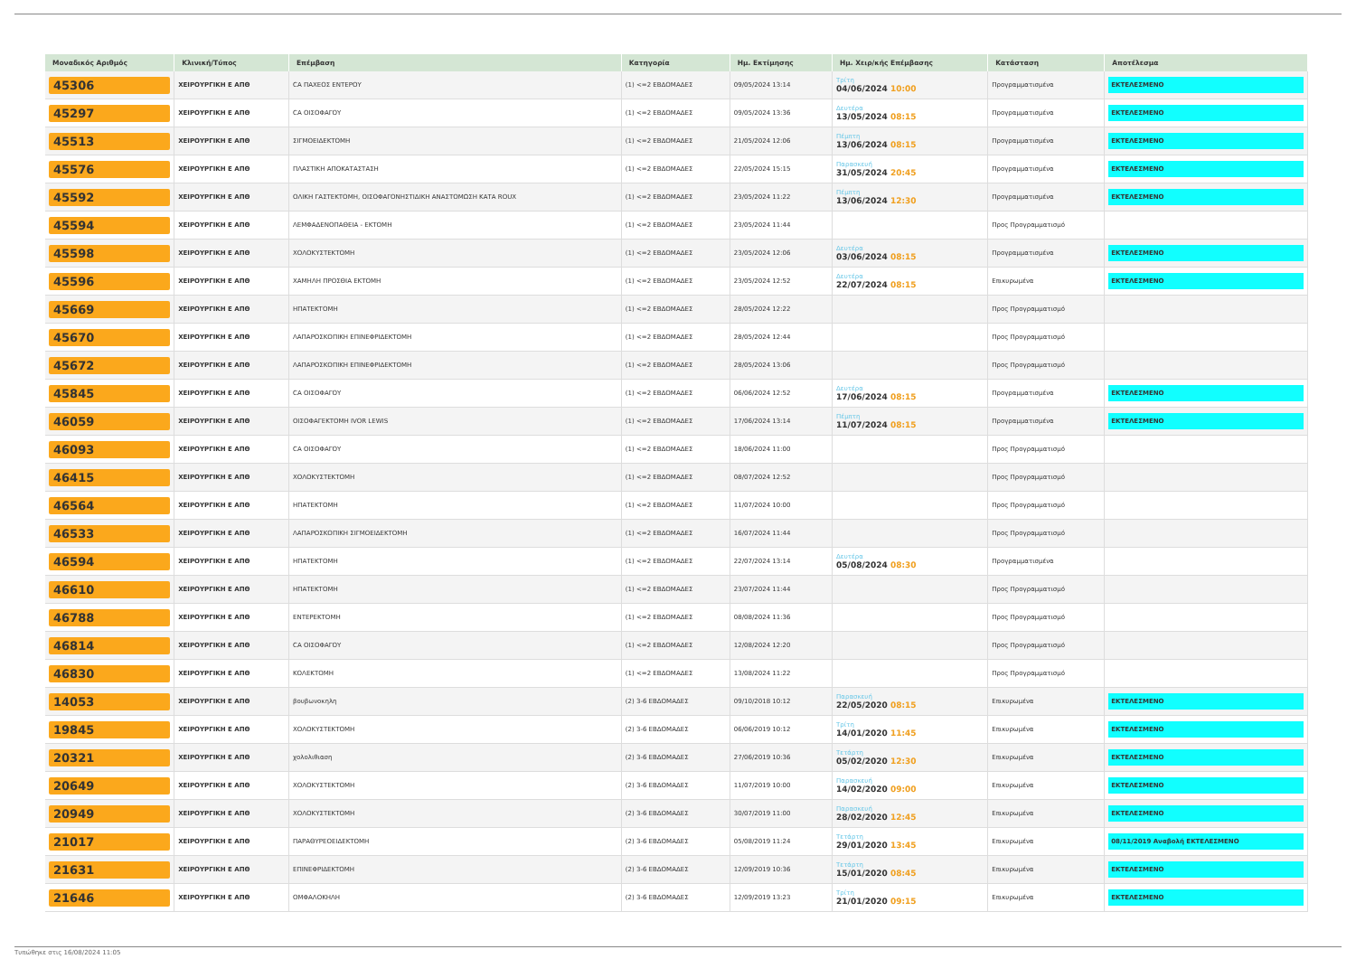| Μοναδικός Αριθμός | Κλινική/Τύπος | Επέμβαση | Κατηγορία | Ημ. Εκτίμησης | Ημ. Χειρ/κής Επέμβασης | Κατάσταση | Αποτέλεσμα |
| --- | --- | --- | --- | --- | --- | --- | --- |
| 45306 | ΧΕΙΡΟΥΡΓΙΚΗ Ε ΑΠΘ | CA ΠΑΧΕΟΣ ΕΝΤΕΡΟΥ | (1) <=2 ΕΒΔΟΜΑΔΕΣ | 09/05/2024 13:14 | Τρίτη 04/06/2024 10:00 | Προγραμματισμένα | ΕΚΤΕΛΕΣΜΕΝΟ |
| 45297 | ΧΕΙΡΟΥΡΓΙΚΗ Ε ΑΠΘ | CA ΟΙΣΟΦΑΓΟΥ | (1) <=2 ΕΒΔΟΜΑΔΕΣ | 09/05/2024 13:36 | Δευτέρα 13/05/2024 08:15 | Προγραμματισμένα | ΕΚΤΕΛΕΣΜΕΝΟ |
| 45513 | ΧΕΙΡΟΥΡΓΙΚΗ Ε ΑΠΘ | ΣΙΓΜΟΕΙΔΕΚΤΟΜΗ | (1) <=2 ΕΒΔΟΜΑΔΕΣ | 21/05/2024 12:06 | Πέμπτη 13/06/2024 08:15 | Προγραμματισμένα | ΕΚΤΕΛΕΣΜΕΝΟ |
| 45576 | ΧΕΙΡΟΥΡΓΙΚΗ Ε ΑΠΘ | ΠΛΑΣΤΙΚΗ ΑΠΟΚΑΤΑΣΤΑΣΗ | (1) <=2 ΕΒΔΟΜΑΔΕΣ | 22/05/2024 15:15 | Παρασκευή 31/05/2024 20:45 | Προγραμματισμένα | ΕΚΤΕΛΕΣΜΕΝΟ |
| 45592 | ΧΕΙΡΟΥΡΓΙΚΗ Ε ΑΠΘ | ΟΛΙΚΗ ΓΑΣΤΕΚΤΟΜΗ, ΟΙΣΟΦΑΓΟΝΗΣΤΙΔΙΚΗ ΑΝΑΣΤΟΜΩΣΗ ΚΑΤΑ ROUX | (1) <=2 ΕΒΔΟΜΑΔΕΣ | 23/05/2024 11:22 | Πέμπτη 13/06/2024 12:30 | Προγραμματισμένα | ΕΚΤΕΛΕΣΜΕΝΟ |
| 45594 | ΧΕΙΡΟΥΡΓΙΚΗ Ε ΑΠΘ | ΛΕΜΦΑΔΕΝΟΠΑΘΕΙΑ - ΕΚΤΟΜΗ | (1) <=2 ΕΒΔΟΜΑΔΕΣ | 23/05/2024 11:44 | | Προς Προγραμματισμό | |
| 45598 | ΧΕΙΡΟΥΡΓΙΚΗ Ε ΑΠΘ | ΧΟΛΟΚΥΣΤΕΚΤΟΜΗ | (1) <=2 ΕΒΔΟΜΑΔΕΣ | 23/05/2024 12:06 | Δευτέρα 03/06/2024 08:15 | Προγραμματισμένα | ΕΚΤΕΛΕΣΜΕΝΟ |
| 45596 | ΧΕΙΡΟΥΡΓΙΚΗ Ε ΑΠΘ | ΧΑΜΗΛΗ ΠΡΟΣΘΙΑ ΕΚΤΟΜΗ | (1) <=2 ΕΒΔΟΜΑΔΕΣ | 23/05/2024 12:52 | Δευτέρα 22/07/2024 08:15 | Επικυρωμένα | ΕΚΤΕΛΕΣΜΕΝΟ |
| 45669 | ΧΕΙΡΟΥΡΓΙΚΗ Ε ΑΠΘ | ΗΠΑΤΕΚΤΟΜΗ | (1) <=2 ΕΒΔΟΜΑΔΕΣ | 28/05/2024 12:22 | | Προς Προγραμματισμό | |
| 45670 | ΧΕΙΡΟΥΡΓΙΚΗ Ε ΑΠΘ | ΛΑΠΑΡΟΣΚΟΠΙΚΗ ΕΠΙΝΕΦΡΙΔΕΚΤΟΜΗ | (1) <=2 ΕΒΔΟΜΑΔΕΣ | 28/05/2024 12:44 | | Προς Προγραμματισμό | |
| 45672 | ΧΕΙΡΟΥΡΓΙΚΗ Ε ΑΠΘ | ΛΑΠΑΡΟΣΚΟΠΙΚΗ ΕΠΙΝΕΦΡΙΔΕΚΤΟΜΗ | (1) <=2 ΕΒΔΟΜΑΔΕΣ | 28/05/2024 13:06 | | Προς Προγραμματισμό | |
| 45845 | ΧΕΙΡΟΥΡΓΙΚΗ Ε ΑΠΘ | CA ΟΙΣΟΦΑΓΟΥ | (1) <=2 ΕΒΔΟΜΑΔΕΣ | 06/06/2024 12:52 | Δευτέρα 17/06/2024 08:15 | Προγραμματισμένα | ΕΚΤΕΛΕΣΜΕΝΟ |
| 46059 | ΧΕΙΡΟΥΡΓΙΚΗ Ε ΑΠΘ | ΟΙΣΟΦΑΓΕΚΤΟΜΗ IVOR LEWIS | (1) <=2 ΕΒΔΟΜΑΔΕΣ | 17/06/2024 13:14 | Πέμπτη 11/07/2024 08:15 | Προγραμματισμένα | ΕΚΤΕΛΕΣΜΕΝΟ |
| 46093 | ΧΕΙΡΟΥΡΓΙΚΗ Ε ΑΠΘ | CA ΟΙΣΟΦΑΓΟΥ | (1) <=2 ΕΒΔΟΜΑΔΕΣ | 18/06/2024 11:00 | | Προς Προγραμματισμό | |
| 46415 | ΧΕΙΡΟΥΡΓΙΚΗ Ε ΑΠΘ | ΧΟΛΟΚΥΣΤΕΚΤΟΜΗ | (1) <=2 ΕΒΔΟΜΑΔΕΣ | 08/07/2024 12:52 | | Προς Προγραμματισμό | |
| 46564 | ΧΕΙΡΟΥΡΓΙΚΗ Ε ΑΠΘ | ΗΠΑΤΕΚΤΟΜΗ | (1) <=2 ΕΒΔΟΜΑΔΕΣ | 11/07/2024 10:00 | | Προς Προγραμματισμό | |
| 46533 | ΧΕΙΡΟΥΡΓΙΚΗ Ε ΑΠΘ | ΛΑΠΑΡΟΣΚΟΠΙΚΗ ΣΙΓΜΟΕΙΔΕΚΤΟΜΗ | (1) <=2 ΕΒΔΟΜΑΔΕΣ | 16/07/2024 11:44 | | Προς Προγραμματισμό | |
| 46594 | ΧΕΙΡΟΥΡΓΙΚΗ Ε ΑΠΘ | ΗΠΑΤΕΚΤΟΜΗ | (1) <=2 ΕΒΔΟΜΑΔΕΣ | 22/07/2024 13:14 | Δευτέρα 05/08/2024 08:30 | Προγραμματισμένα | |
| 46610 | ΧΕΙΡΟΥΡΓΙΚΗ Ε ΑΠΘ | ΗΠΑΤΕΚΤΟΜΗ | (1) <=2 ΕΒΔΟΜΑΔΕΣ | 23/07/2024 11:44 | | Προς Προγραμματισμό | |
| 46788 | ΧΕΙΡΟΥΡΓΙΚΗ Ε ΑΠΘ | ΕΝΤΕΡΕΚΤΟΜΗ | (1) <=2 ΕΒΔΟΜΑΔΕΣ | 08/08/2024 11:36 | | Προς Προγραμματισμό | |
| 46814 | ΧΕΙΡΟΥΡΓΙΚΗ Ε ΑΠΘ | CA ΟΙΣΟΦΑΓΟΥ | (1) <=2 ΕΒΔΟΜΑΔΕΣ | 12/08/2024 12:20 | | Προς Προγραμματισμό | |
| 46830 | ΧΕΙΡΟΥΡΓΙΚΗ Ε ΑΠΘ | ΚΟΛΕΚΤΟΜΗ | (1) <=2 ΕΒΔΟΜΑΔΕΣ | 13/08/2024 11:22 | | Προς Προγραμματισμό | |
| 14053 | ΧΕΙΡΟΥΡΓΙΚΗ Ε ΑΠΘ | βουβωνοκηλη | (2) 3-6 ΕΒΔΟΜΑΔΕΣ | 09/10/2018 10:12 | Παρασκευή 22/05/2020 08:15 | Επικυρωμένα | ΕΚΤΕΛΕΣΜΕΝΟ |
| 19845 | ΧΕΙΡΟΥΡΓΙΚΗ Ε ΑΠΘ | ΧΟΛΟΚΥΣΤΕΚΤΟΜΗ | (2) 3-6 ΕΒΔΟΜΑΔΕΣ | 06/06/2019 10:12 | Τρίτη 14/01/2020 11:45 | Επικυρωμένα | ΕΚΤΕΛΕΣΜΕΝΟ |
| 20321 | ΧΕΙΡΟΥΡΓΙΚΗ Ε ΑΠΘ | χολολιθιαση | (2) 3-6 ΕΒΔΟΜΑΔΕΣ | 27/06/2019 10:36 | Τετάρτη 05/02/2020 12:30 | Επικυρωμένα | ΕΚΤΕΛΕΣΜΕΝΟ |
| 20649 | ΧΕΙΡΟΥΡΓΙΚΗ Ε ΑΠΘ | ΧΟΛΟΚΥΣΤΕΚΤΟΜΗ | (2) 3-6 ΕΒΔΟΜΑΔΕΣ | 11/07/2019 10:00 | Παρασκευή 14/02/2020 09:00 | Επικυρωμένα | ΕΚΤΕΛΕΣΜΕΝΟ |
| 20949 | ΧΕΙΡΟΥΡΓΙΚΗ Ε ΑΠΘ | ΧΟΛΟΚΥΣΤΕΚΤΟΜΗ | (2) 3-6 ΕΒΔΟΜΑΔΕΣ | 30/07/2019 11:00 | Παρασκευή 28/02/2020 12:45 | Επικυρωμένα | ΕΚΤΕΛΕΣΜΕΝΟ |
| 21017 | ΧΕΙΡΟΥΡΓΙΚΗ Ε ΑΠΘ | ΠΑΡΑΘΥΡΕΟΕΙΔΕΚΤΟΜΗ | (2) 3-6 ΕΒΔΟΜΑΔΕΣ | 05/08/2019 11:24 | Τετάρτη 29/01/2020 13:45 | Επικυρωμένα | 08/11/2019 Αναβολή ΕΚΤΕΛΕΣΜΕΝΟ |
| 21631 | ΧΕΙΡΟΥΡΓΙΚΗ Ε ΑΠΘ | ΕΠΙΝΕΦΡΙΔΕΚΤΟΜΗ | (2) 3-6 ΕΒΔΟΜΑΔΕΣ | 12/09/2019 10:36 | Τετάρτη 15/01/2020 08:45 | Επικυρωμένα | ΕΚΤΕΛΕΣΜΕΝΟ |
| 21646 | ΧΕΙΡΟΥΡΓΙΚΗ Ε ΑΠΘ | ΟΜΦΑΛΟΚΗΛΗ | (2) 3-6 ΕΒΔΟΜΑΔΕΣ | 12/09/2019 13:23 | Τρίτη 21/01/2020 09:15 | Επικυρωμένα | ΕΚΤΕΛΕΣΜΕΝΟ |
Τυπώθηκε στις 16/08/2024 11:05